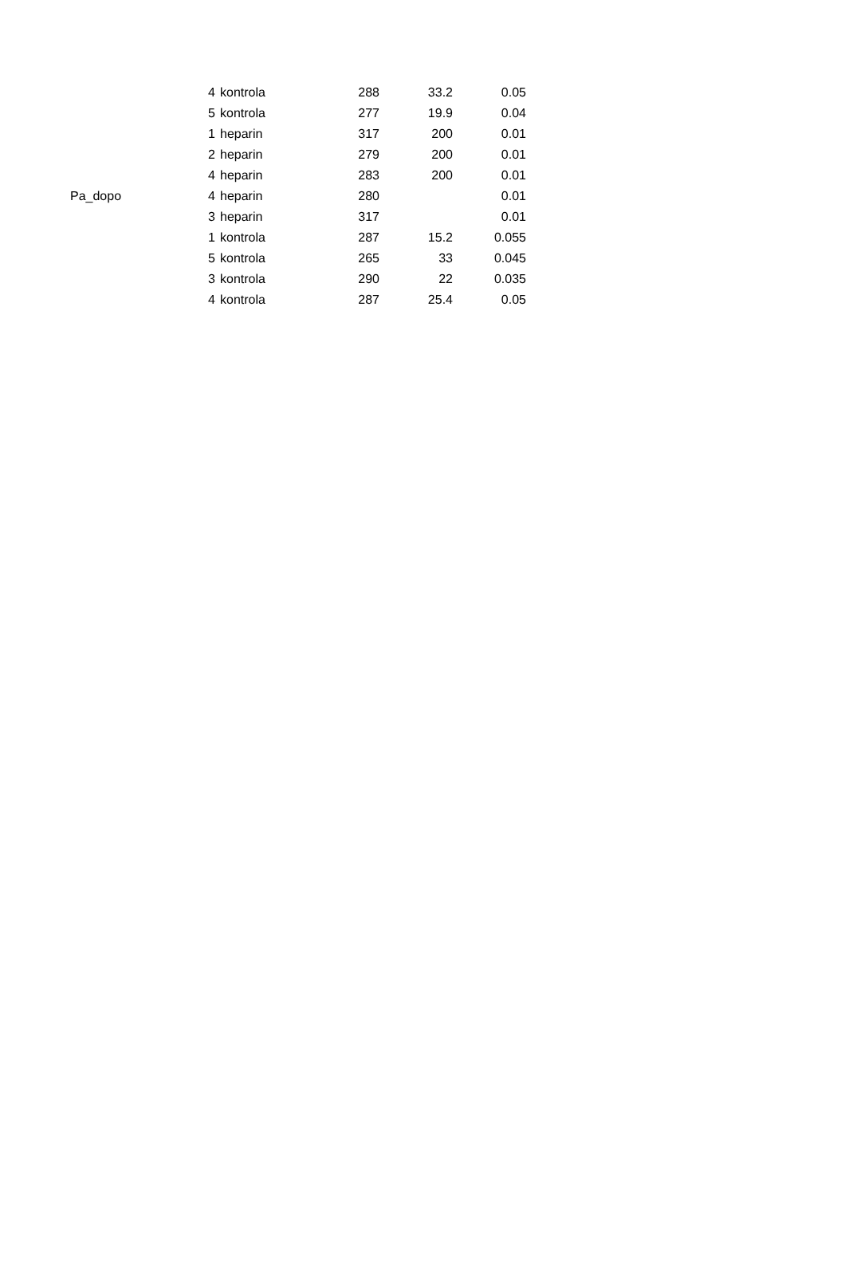| | 4 | kontrola | 288 | 33.2 | 0.05 |
| | 5 | kontrola | 277 | 19.9 | 0.04 |
| | 1 | heparin | 317 | 200 | 0.01 |
| | 2 | heparin | 279 | 200 | 0.01 |
| | 4 | heparin | 283 | 200 | 0.01 |
| Pa_dopo | 4 | heparin | 280 | | 0.01 |
| | 3 | heparin | 317 | | 0.01 |
| | 1 | kontrola | 287 | 15.2 | 0.055 |
| | 5 | kontrola | 265 | 33 | 0.045 |
| | 3 | kontrola | 290 | 22 | 0.035 |
| | 4 | kontrola | 287 | 25.4 | 0.05 |